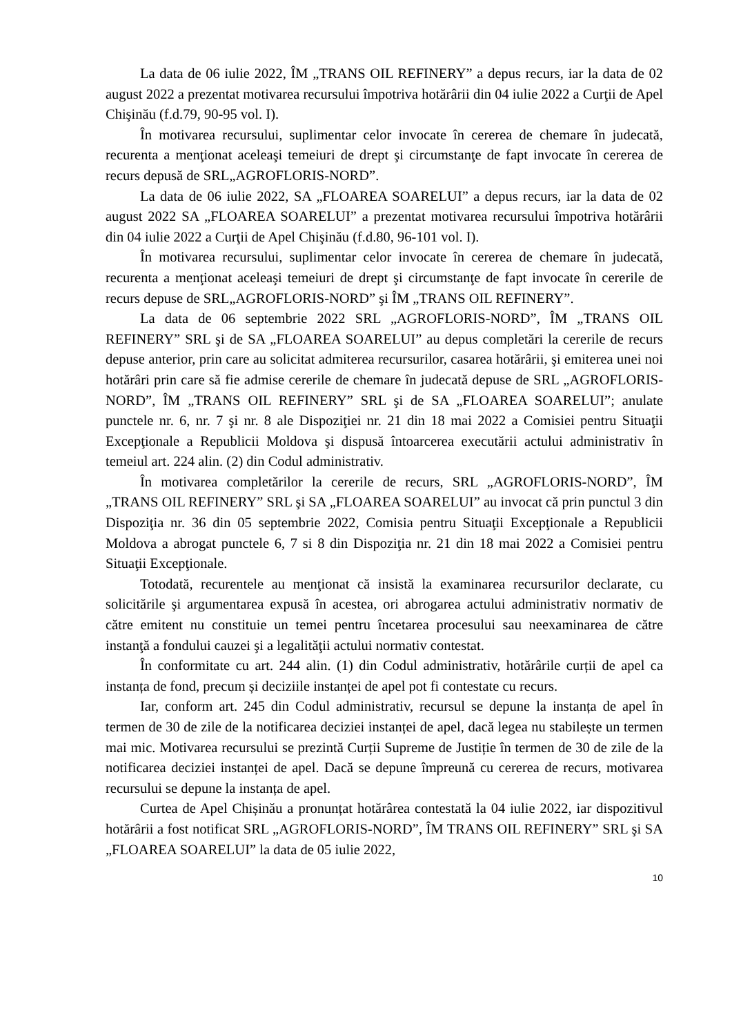La data de 06 iulie 2022, ÎM „TRANS OIL REFINERY” a depus recurs, iar la data de 02 august 2022 a prezentat motivarea recursului împotriva hotărârii din 04 iulie 2022 a Curţii de Apel Chişinău (f.d.79, 90-95 vol. I).
În motivarea recursului, suplimentar celor invocate în cererea de chemare în judecată, recurenta a menţionat aceleaşi temeiuri de drept şi circumstanţe de fapt invocate în cererea de recurs depusă de SRL„AGROFLORIS-NORD”.
La data de 06 iulie 2022, SA „FLOAREA SOARELUI” a depus recurs, iar la data de 02 august 2022 SA „FLOAREA SOARELUI” a prezentat motivarea recursului împotriva hotărârii din 04 iulie 2022 a Curţii de Apel Chişinău (f.d.80, 96-101 vol. I).
În motivarea recursului, suplimentar celor invocate în cererea de chemare în judecată, recurenta a menţionat aceleaşi temeiuri de drept şi circumstanţe de fapt invocate în cererile de recurs depuse de SRL„AGROFLORIS-NORD” şi ÎM „TRANS OIL REFINERY”.
La data de 06 septembrie 2022 SRL „AGROFLORIS-NORD”, ÎM „TRANS OIL REFINERY” SRL şi de SA „FLOAREA SOARELUI” au depus completări la cererile de recurs depuse anterior, prin care au solicitat admiterea recursurilor, casarea hotărârii, şi emiterea unei noi hotărâri prin care să fie admise cererile de chemare în judecată depuse de SRL „AGROFLORIS-NORD”, ÎM „TRANS OIL REFINERY” SRL şi de SA „FLOAREA SOARELUI”; anulate punctele nr. 6, nr. 7 şi nr. 8 ale Dispoziţiei nr. 21 din 18 mai 2022 a Comisiei pentru Situaţii Excepţionale a Republicii Moldova şi dispusă întoarcerea executării actului administrativ în temeiul art. 224 alin. (2) din Codul administrativ.
În motivarea completărilor la cererile de recurs, SRL „AGROFLORIS-NORD”, ÎM „TRANS OIL REFINERY” SRL şi SA „FLOAREA SOARELUI” au invocat că prin punctul 3 din Dispoziţia nr. 36 din 05 septembrie 2022, Comisia pentru Situaţii Excepţionale a Republicii Moldova a abrogat punctele 6, 7 si 8 din Dispoziţia nr. 21 din 18 mai 2022 a Comisiei pentru Situaţii Excepţionale.
Totodată, recurentele au menţionat că insistă la examinarea recursurilor declarate, cu solicitările şi argumentarea expusă în acestea, ori abrogarea actului administrativ normativ de către emitent nu constituie un temei pentru încetarea procesului sau neexaminarea de către instanţă a fondului cauzei şi a legalităţii actului normativ contestat.
În conformitate cu art. 244 alin. (1) din Codul administrativ, hotărârile curții de apel ca instanța de fond, precum și deciziile instanței de apel pot fi contestate cu recurs.
Iar, conform art. 245 din Codul administrativ, recursul se depune la instanța de apel în termen de 30 de zile de la notificarea deciziei instanței de apel, dacă legea nu stabilește un termen mai mic. Motivarea recursului se prezintă Curții Supreme de Justiție în termen de 30 de zile de la notificarea deciziei instanței de apel. Dacă se depune împreună cu cererea de recurs, motivarea recursului se depune la instanța de apel.
Curtea de Apel Chișinău a pronunțat hotărârea contestată la 04 iulie 2022, iar dispozitivul hotărârii a fost notificat SRL „AGROFLORIS-NORD”, ÎM TRANS OIL REFINERY” SRL şi SA „FLOAREA SOARELUI” la data de 05 iulie 2022,
10